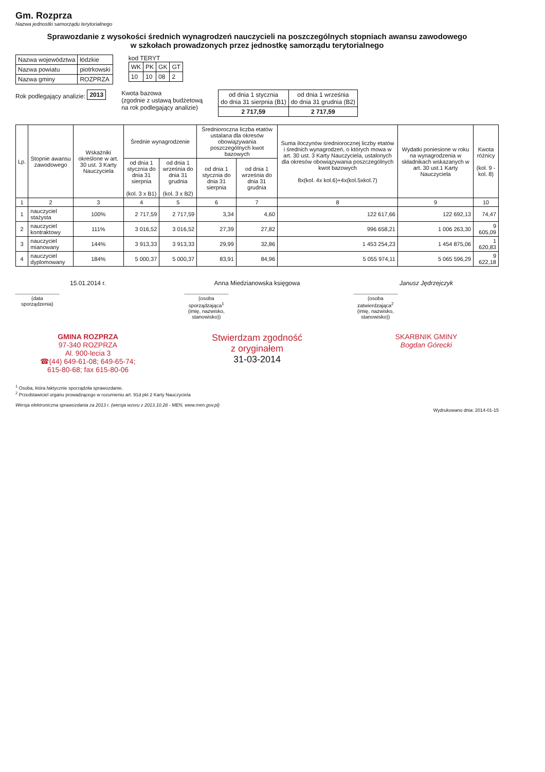Gm. Rozprza
Nazwa jednostki samorządu terytorialnego
Sprawozdanie z wysokości średnich wynagrodzeń nauczycieli na poszczególnych stopniach awansu zawodowego
w szkołach prowadzonych przez jednostkę samorządu terytorialnego
| Nazwa województwa | łódzkie |
| Nazwa powiatu | piotrkowski |
| Nazwa gminy | ROZPRZA |
kod TERYT
| WK | PK | GK | GT |
| --- | --- | --- | --- |
| 10 | 10 | 08 | 2 |
Rok podlegający analizie:
| 2013 |
Kwota bazowa
(zgodnie z ustawą budżetową
na rok podlegający analizie)
| od dnia 1 stycznia do dnia 31 sierpnia (B1) | od dnia 1 września do dnia 31 grudnia (B2) |
| 2 717,59 | 2 717,59 |
| Lp. | Stopnie awansu zawodowego | Wskaźniki określone w art. 30 ust. 3 Karty Nauczyciela | Średnie wynagrodzenie | | Średnioroczna liczba etatów ustalana dla okresów obowiązywania poszczególnych kwot bazowych | | Suma iloczynów średniorocznej liczby etatów i średnich wynagrodzeń, o których mowa w art. 30 ust. 3 Karty Nauczyciela, ustalonych dla okresów obowiązywania poszczególnych kwot bazowych 8x(kol. 4x kol.6)+4x(kol.5xkol.7) | Wydatki poniesione w roku na wynagrodzenia w składnikach wskazanych w art. 30 ust.1 Karty Nauczyciela | Kwota różnicy (kol. 9 - kol. 8) |
| --- | --- | --- | --- | --- | --- | --- | --- | --- | --- |
| | | | od dnia 1 stycznia do dnia 31 sierpnia (kol. 3 x B1) | od dnia 1 września do dnia 31 grudnia (kol. 3 x B2) | od dnia 1 stycznia do dnia 31 sierpnia | od dnia 1 września do dnia 31 grudnia | | | |
| 1 | 2 | 3 | 4 | 5 | 6 | 7 | 8 | 9 | 10 |
| 1 | nauczyciel stażysta | 100% | 2 717,59 | 2 717,59 | 3,34 | 4,60 | 122 617,66 | 122 692,13 | 74,47 |
| 2 | nauczyciel kontraktowy | 111% | 3 016,52 | 3 016,52 | 27,39 | 27,82 | 996 658,21 | 1 006 263,30 | 9 605,09 |
| 3 | nauczyciel mianowany | 144% | 3 913,33 | 3 913,33 | 29,99 | 32,86 | 1 453 254,23 | 1 454 875,06 | 1 620,83 |
| 4 | nauczyciel dyplomowany | 184% | 5 000,37 | 5 000,37 | 83,91 | 84,96 | 5 055 974,11 | 5 065 596,29 | 9 622,18 |
15.01.2014 r.
(data sporządzenia)
Anna Miedzianowska księgowa
(osoba sporządzająca<sup>1</sup> (imię, nazwisko, stanowisko))
Janusz Jędrzejczyk
(osoba zatwierdzająca<sup>2</sup> (imię, nazwisko, stanowisko))
GMINA ROZPRZA
97-340 ROZPRZA
Al. 900-lecia 3
☎(44) 649-61-08; 649-65-74;
615-80-68; fax 615-80-06
Stwierdzam zgodność
z oryginałem
31-03-2014
SKARBNIK GMINY
Bogdan Górecki
<sup>1</sup> Osoba, która faktycznie sporządziła sprawozdanie.
<sup>2</sup> Przedstawiciel organu prowadzącego w rozumieniu art. 91d pkt 2 Karty Nauczyciela
Wersja elektroniczna sprawozdania za 2013 r. (wersja wzoru z 2013.10.28 - MEN, www.men.gov.pl)
Wydrukowano dnia: 2014-01-15